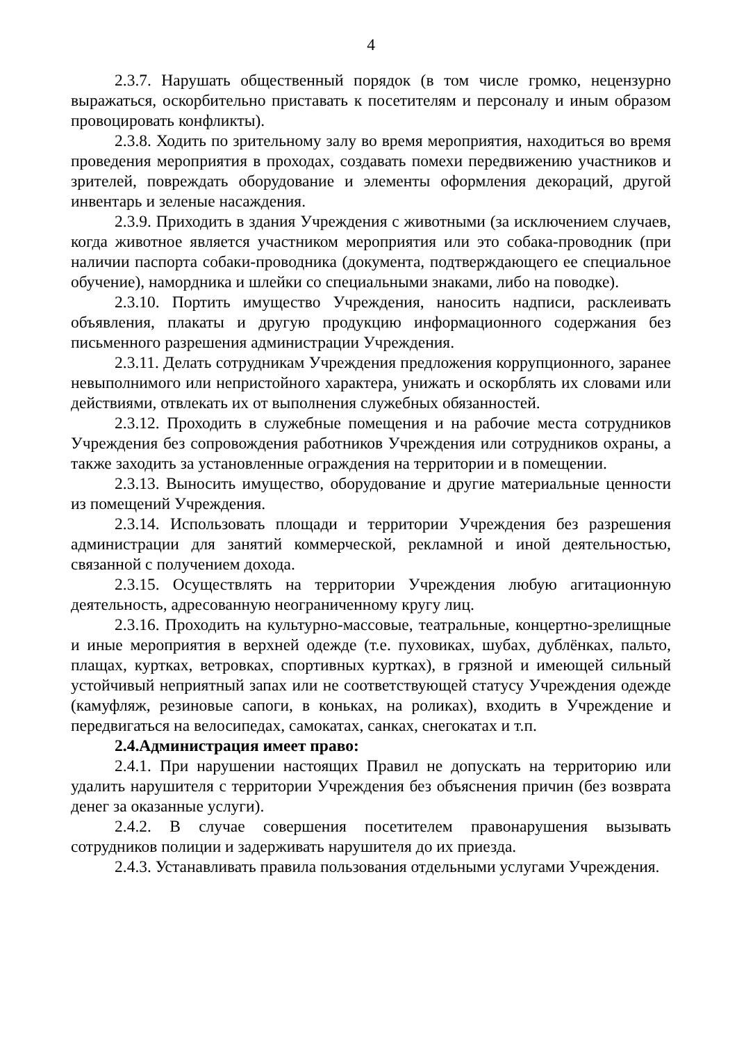4
2.3.7. Нарушать общественный порядок (в том числе громко, нецензурно выражаться, оскорбительно приставать к посетителям и персоналу и иным образом провоцировать конфликты).
2.3.8. Ходить по зрительному залу во время мероприятия, находиться во время проведения мероприятия в проходах, создавать помехи передвижению участников и зрителей, повреждать оборудование и элементы оформления декораций, другой инвентарь и зеленые насаждения.
2.3.9. Приходить в здания Учреждения с животными (за исключением случаев, когда животное является участником мероприятия или это собака-проводник (при наличии паспорта собаки-проводника (документа, подтверждающего ее специальное обучение), намордника и шлейки со специальными знаками, либо на поводке).
2.3.10. Портить имущество Учреждения, наносить надписи, расклеивать объявления, плакаты и другую продукцию информационного содержания без письменного разрешения администрации Учреждения.
2.3.11. Делать сотрудникам Учреждения предложения коррупционного, заранее невыполнимого или непристойного характера, унижать и оскорблять их словами или действиями, отвлекать их от выполнения служебных обязанностей.
2.3.12. Проходить в служебные помещения и на рабочие места сотрудников Учреждения без сопровождения работников Учреждения или сотрудников охраны, а также заходить за установленные ограждения на территории и в помещении.
2.3.13. Выносить имущество, оборудование и другие материальные ценности из помещений Учреждения.
2.3.14. Использовать площади и территории Учреждения без разрешения администрации для занятий коммерческой, рекламной и иной деятельностью, связанной с получением дохода.
2.3.15. Осуществлять на территории Учреждения любую агитационную деятельность, адресованную неограниченному кругу лиц.
2.3.16. Проходить на культурно-массовые, театральные, концертно-зрелищные и иные мероприятия в верхней одежде (т.е. пуховиках, шубах, дублёнках, пальто, плащах, куртках, ветровках, спортивных куртках), в грязной и имеющей сильный устойчивый неприятный запах или не соответствующей статусу Учреждения одежде (камуфляж, резиновые сапоги, в коньках, на роликах), входить в Учреждение и передвигаться на велосипедах, самокатах, санках, снегокатах и т.п.
2.4.Администрация имеет право:
2.4.1. При нарушении настоящих Правил не допускать на территорию или удалить нарушителя с территории Учреждения без объяснения причин (без возврата денег за оказанные услуги).
2.4.2. В случае совершения посетителем правонарушения вызывать сотрудников полиции и задерживать нарушителя до их приезда.
2.4.3. Устанавливать правила пользования отдельными услугами Учреждения.